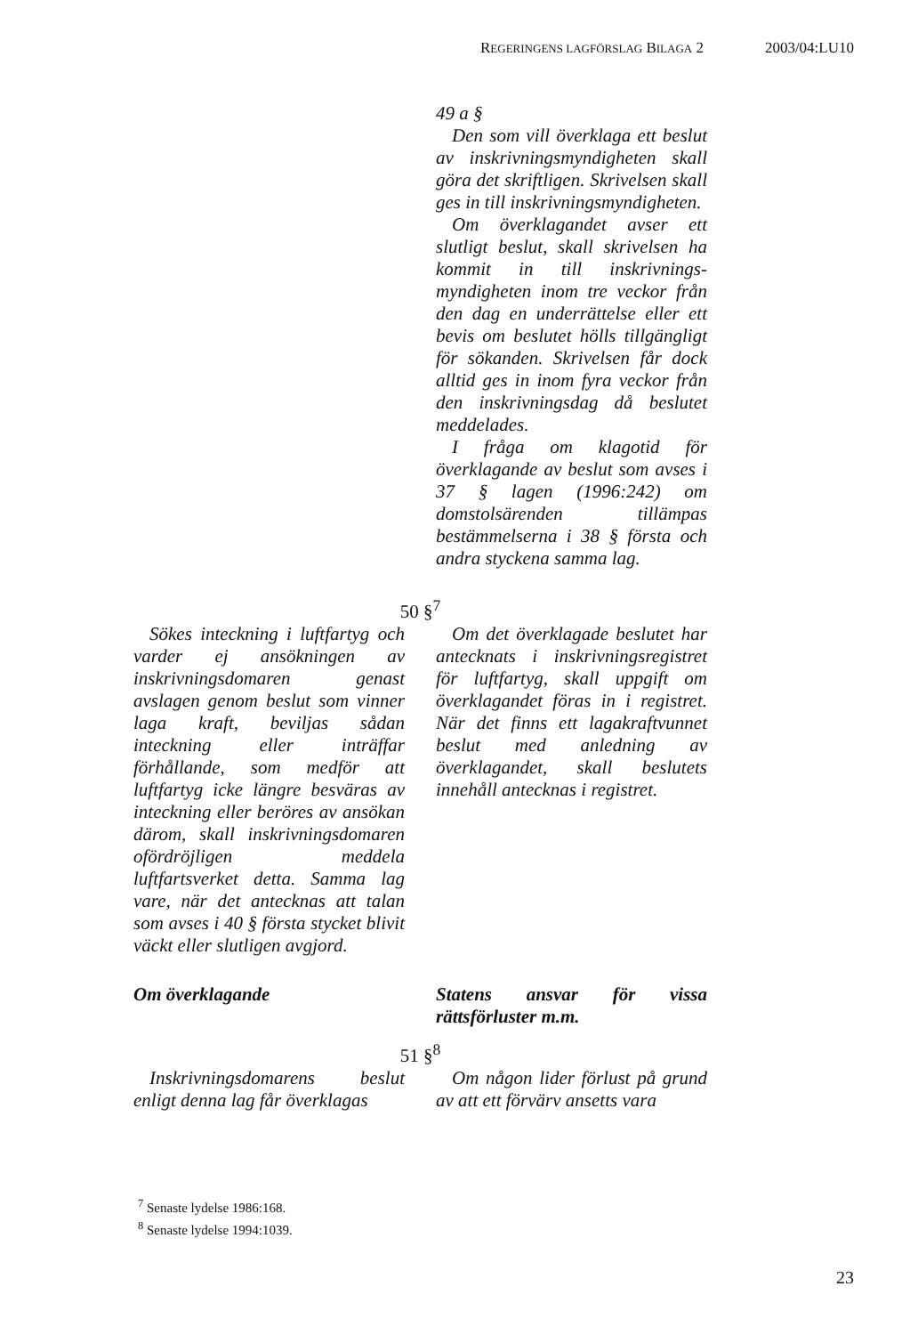REGERINGENS LAGFÖRSLAG BILAGA 2 2003/04:LU10
49 a §
Den som vill överklaga ett beslut av inskrivningsmyndigheten skall göra det skriftligen. Skrivelsen skall ges in till inskrivningsmyndigheten.
Om överklagandet avser ett slutligt beslut, skall skrivelsen ha kommit in till inskrivnings-myndigheten inom tre veckor från den dag en underrättelse eller ett bevis om beslutet hölls tillgängligt för sökanden. Skrivelsen får dock alltid ges in inom fyra veckor från den inskrivningsdag då beslutet meddelades.
I fråga om klagotid för överklagande av beslut som avses i 37 § lagen (1996:242) om domstolsärenden tillämpas bestämmelserna i 38 § första och andra styckena samma lag.
50 §<sup>7</sup>
Sökes inteckning i luftfartyg och varder ej ansökningen av inskrivningsdomaren genast avslagen genom beslut som vinner laga kraft, beviljas sådan inteckning eller inträffar förhållande, som medför att luftfartyg icke längre besväras av inteckning eller beröres av ansökan därom, skall inskrivningsdomaren ofördröjligen meddela luftfartsverket detta. Samma lag vare, när det antecknas att talan som avses i 40 § första stycket blivit väckt eller slutligen avgjord.
Om det överklagade beslutet har antecknats i inskrivningsregistret för luftfartyg, skall uppgift om överklagandet föras in i registret. När det finns ett lagakraftvunnet beslut med anledning av överklagandet, skall beslutets innehåll antecknas i registret.
Om överklagande Statens ansvar för vissa rättsförluster m.m.
51 §<sup>8</sup>
Inskrivningsdomarens beslut enligt denna lag får överklagas
Om någon lider förlust på grund av att ett förvärv ansetts vara
<sup>7</sup> Senaste lydelse 1986:168.
<sup>8</sup> Senaste lydelse 1994:1039.
23